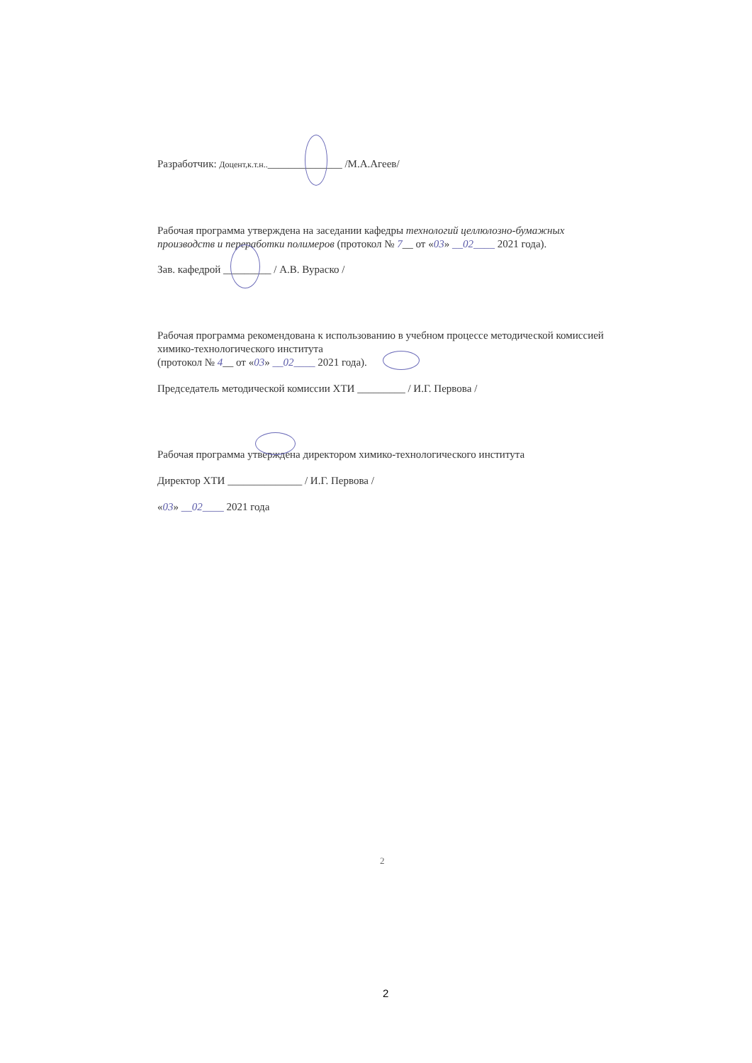Разработчик: Доцент,к.т.н..______________ /М.А.Агеев/
Рабочая программа утверждена на заседании кафедры технологий целлюлозно-бумажных производств и переработки полимеров (протокол № 7__ от «03» __02____ 2021 года).
Зав. кафедрой _________ / А.В. Вураско /
Рабочая программа рекомендована к использованию в учебном процессе методической комиссией химико-технологического института
(протокол № 4__ от «03» __02____ 2021 года).
Председатель методической комиссии ХТИ _________ / И.Г. Первова /
Рабочая программа утверждена директором химико-технологического института
Директор ХТИ ______________ / И.Г. Первова /
«03» __02____ 2021 года
2
2